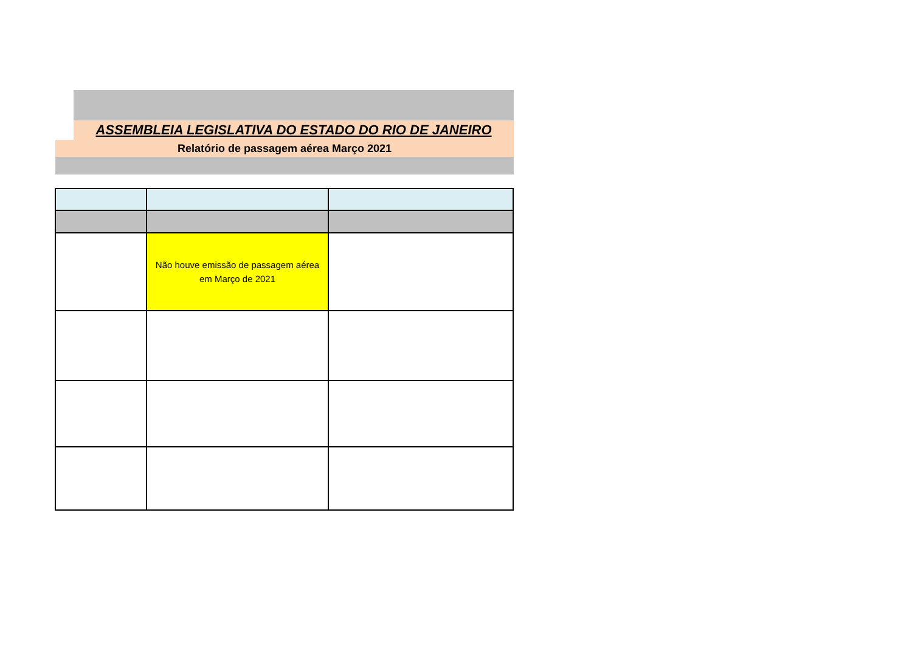ASSEMBLEIA LEGISLATIVA DO ESTADO DO RIO DE JANEIRO
Relatório de passagem aérea Março 2021
| | Não houve emissão de passagem aérea em Março de 2021 | |